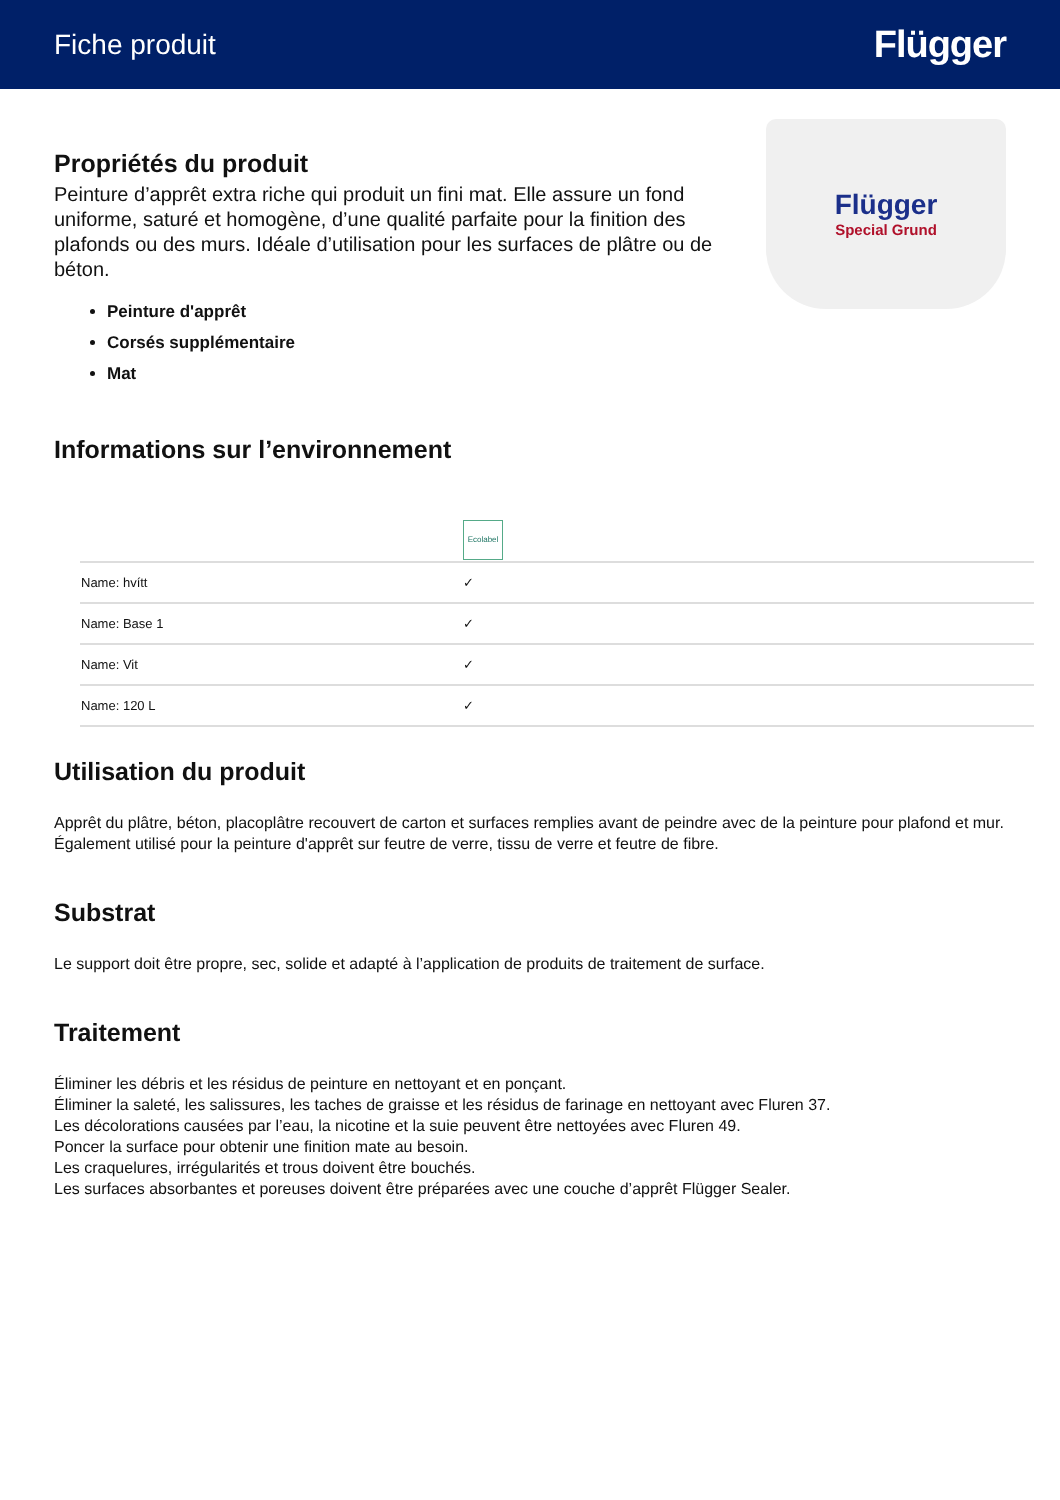Fiche produit
Flügger
Propriétés du produit
Peinture d’apprêt extra riche qui produit un fini mat. Elle assure un fond uniforme, saturé et homogène, d’une qualité parfaite pour la finition des plafonds ou des murs. Idéale d’utilisation pour les surfaces de plâtre ou de béton.
Peinture d'apprêt
Corsés supplémentaire
Mat
Flügger
Special Grund
Informations sur l’environnement
| | Ecolabel |
| Name: hvítt | ✓ |
| Name: Base 1 | ✓ |
| Name: Vit | ✓ |
| Name: 120 L | ✓ |
Utilisation du produit
Apprêt du plâtre, béton, placoplâtre recouvert de carton et surfaces remplies avant de peindre avec de la peinture pour plafond et mur.
Également utilisé pour la peinture d'apprêt sur feutre de verre, tissu de verre et feutre de fibre.
Substrat
Le support doit être propre, sec, solide et adapté à l’application de produits de traitement de surface.
Traitement
Éliminer les débris et les résidus de peinture en nettoyant et en ponçant.
Éliminer la saleté, les salissures, les taches de graisse et les résidus de farinage en nettoyant avec Fluren 37.
Les décolorations causées par l’eau, la nicotine et la suie peuvent être nettoyées avec Fluren 49.
Poncer la surface pour obtenir une finition mate au besoin.
Les craquelures, irrégularités et trous doivent être bouchés.
Les surfaces absorbantes et poreuses doivent être préparées avec une couche d’apprêt Flügger Sealer.